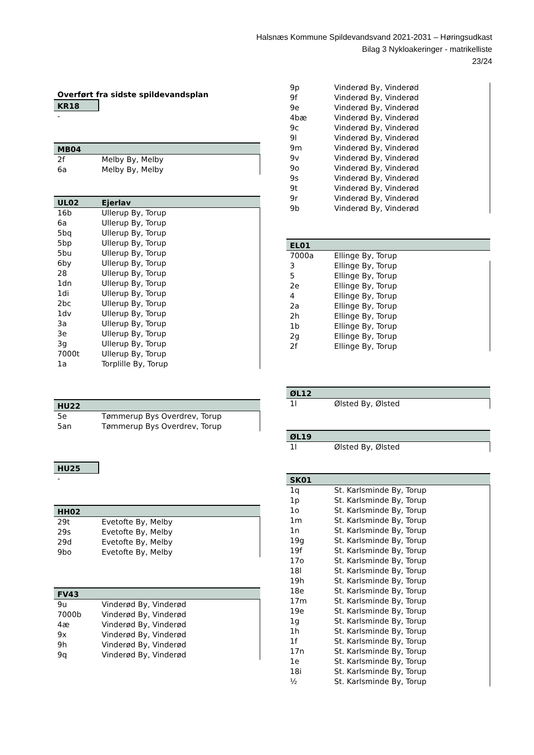Halsnæs Kommune Spildevandsvand 2021-2031 – Høringsudkast
Bilag 3 Nykloakeringer - matrikelliste
23/24
Overført fra sidste spildevandsplan
| KR18 |
| --- |
| - |
| MB04 | |
| --- | --- |
| 2f | Melby By, Melby |
| 6a | Melby By, Melby |
| UL02 | Ejerlav |
| --- | --- |
| 16b | Ullerup By, Torup |
| 6a | Ullerup By, Torup |
| 5bq | Ullerup By, Torup |
| 5bp | Ullerup By, Torup |
| 5bu | Ullerup By, Torup |
| 6by | Ullerup By, Torup |
| 28 | Ullerup By, Torup |
| 1dn | Ullerup By, Torup |
| 1di | Ullerup By, Torup |
| 2bc | Ullerup By, Torup |
| 1dv | Ullerup By, Torup |
| 3a | Ullerup By, Torup |
| 3e | Ullerup By, Torup |
| 3g | Ullerup By, Torup |
| 7000t | Ullerup By, Torup |
| 1a | Torplille By, Torup |
| HU22 | |
| --- | --- |
| 5e | Tømmerup Bys Overdrev, Torup |
| 5an | Tømmerup Bys Overdrev, Torup |
| HU25 |
| --- |
| - |
| HH02 | |
| --- | --- |
| 29t | Evetofte By, Melby |
| 29s | Evetofte By, Melby |
| 29d | Evetofte By, Melby |
| 9bo | Evetofte By, Melby |
| FV43 | |
| --- | --- |
| 9u | Vinderød By, Vinderød |
| 7000b | Vinderød By, Vinderød |
| 4æ | Vinderød By, Vinderød |
| 9x | Vinderød By, Vinderød |
| 9h | Vinderød By, Vinderød |
| 9q | Vinderød By, Vinderød |
| 9p | Vinderød By, Vinderød |
| 9f | Vinderød By, Vinderød |
| 9e | Vinderød By, Vinderød |
| 4bæ | Vinderød By, Vinderød |
| 9c | Vinderød By, Vinderød |
| 9l | Vinderød By, Vinderød |
| 9m | Vinderød By, Vinderød |
| 9v | Vinderød By, Vinderød |
| 9o | Vinderød By, Vinderød |
| 9s | Vinderød By, Vinderød |
| 9t | Vinderød By, Vinderød |
| 9r | Vinderød By, Vinderød |
| 9b | Vinderød By, Vinderød |
| EL01 | |
| --- | --- |
| 7000a | Ellinge By, Torup |
| 3 | Ellinge By, Torup |
| 5 | Ellinge By, Torup |
| 2e | Ellinge By, Torup |
| 4 | Ellinge By, Torup |
| 2a | Ellinge By, Torup |
| 2h | Ellinge By, Torup |
| 1b | Ellinge By, Torup |
| 2g | Ellinge By, Torup |
| 2f | Ellinge By, Torup |
| ØL12 | |
| --- | --- |
| 1l | Ølsted By, Ølsted |
| ØL19 | |
| --- | --- |
| 1l | Ølsted By, Ølsted |
| SK01 | |
| --- | --- |
| 1q | St. Karlsminde By, Torup |
| 1p | St. Karlsminde By, Torup |
| 1o | St. Karlsminde By, Torup |
| 1m | St. Karlsminde By, Torup |
| 1n | St. Karlsminde By, Torup |
| 19g | St. Karlsminde By, Torup |
| 19f | St. Karlsminde By, Torup |
| 17o | St. Karlsminde By, Torup |
| 18l | St. Karlsminde By, Torup |
| 19h | St. Karlsminde By, Torup |
| 18e | St. Karlsminde By, Torup |
| 17m | St. Karlsminde By, Torup |
| 19e | St. Karlsminde By, Torup |
| 1g | St. Karlsminde By, Torup |
| 1h | St. Karlsminde By, Torup |
| 1f | St. Karlsminde By, Torup |
| 17n | St. Karlsminde By, Torup |
| 1e | St. Karlsminde By, Torup |
| 18i | St. Karlsminde By, Torup |
| ½ | St. Karlsminde By, Torup |